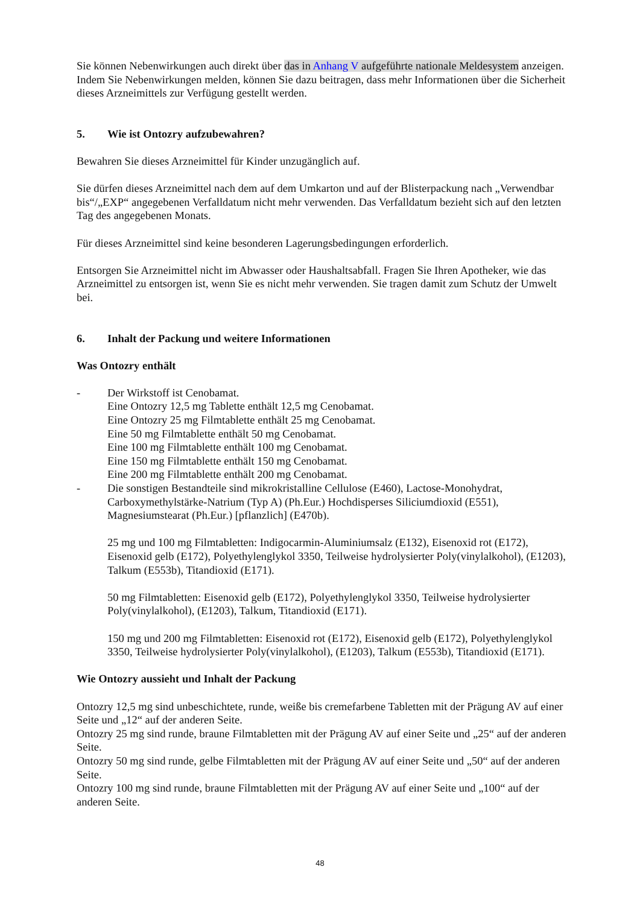Sie können Nebenwirkungen auch direkt über das in Anhang V aufgeführte nationale Meldesystem anzeigen. Indem Sie Nebenwirkungen melden, können Sie dazu beitragen, dass mehr Informationen über die Sicherheit dieses Arzneimittels zur Verfügung gestellt werden.
5. Wie ist Ontozry aufzubewahren?
Bewahren Sie dieses Arzneimittel für Kinder unzugänglich auf.
Sie dürfen dieses Arzneimittel nach dem auf dem Umkarton und auf der Blisterpackung nach „Verwendbar bis“/„EXP“ angegebenen Verfalldatum nicht mehr verwenden. Das Verfalldatum bezieht sich auf den letzten Tag des angegebenen Monats.
Für dieses Arzneimittel sind keine besonderen Lagerungsbedingungen erforderlich.
Entsorgen Sie Arzneimittel nicht im Abwasser oder Haushaltsabfall. Fragen Sie Ihren Apotheker, wie das Arzneimittel zu entsorgen ist, wenn Sie es nicht mehr verwenden. Sie tragen damit zum Schutz der Umwelt bei.
6. Inhalt der Packung und weitere Informationen
Was Ontozry enthält
- Der Wirkstoff ist Cenobamat.
Eine Ontozry 12,5 mg Tablette enthält 12,5 mg Cenobamat.
Eine Ontozry 25 mg Filmtablette enthält 25 mg Cenobamat.
Eine 50 mg Filmtablette enthält 50 mg Cenobamat.
Eine 100 mg Filmtablette enthält 100 mg Cenobamat.
Eine 150 mg Filmtablette enthält 150 mg Cenobamat.
Eine 200 mg Filmtablette enthält 200 mg Cenobamat.
- Die sonstigen Bestandteile sind mikrokristalline Cellulose (E460), Lactose-Monohydrat, Carboxymethylstärke-Natrium (Typ A) (Ph.Eur.) Hochdisperses Siliciumdioxid (E551), Magnesiumstearat (Ph.Eur.) [pflanzlich] (E470b).
25 mg und 100 mg Filmtabletten: Indigocarmin-Aluminiumsalz (E132), Eisenoxid rot (E172), Eisenoxid gelb (E172), Polyethylenglykol 3350, Teilweise hydrolysierter Poly(vinylalkohol), (E1203), Talkum (E553b), Titandioxid (E171).
50 mg Filmtabletten: Eisenoxid gelb (E172), Polyethylenglykol 3350, Teilweise hydrolysierter Poly(vinylalkohol), (E1203), Talkum, Titandioxid (E171).
150 mg und 200 mg Filmtabletten: Eisenoxid rot (E172), Eisenoxid gelb (E172), Polyethylenglykol 3350, Teilweise hydrolysierter Poly(vinylalkohol), (E1203), Talkum (E553b), Titandioxid (E171).
Wie Ontozry aussieht und Inhalt der Packung
Ontozry 12,5 mg sind unbeschichtete, runde, weiße bis cremefarbene Tabletten mit der Prägung AV auf einer Seite und „12“ auf der anderen Seite.
Ontozry 25 mg sind runde, braune Filmtabletten mit der Prägung AV auf einer Seite und „25“ auf der anderen Seite.
Ontozry 50 mg sind runde, gelbe Filmtabletten mit der Prägung AV auf einer Seite und „50“ auf der anderen Seite.
Ontozry 100 mg sind runde, braune Filmtabletten mit der Prägung AV auf einer Seite und „100“ auf der anderen Seite.
48